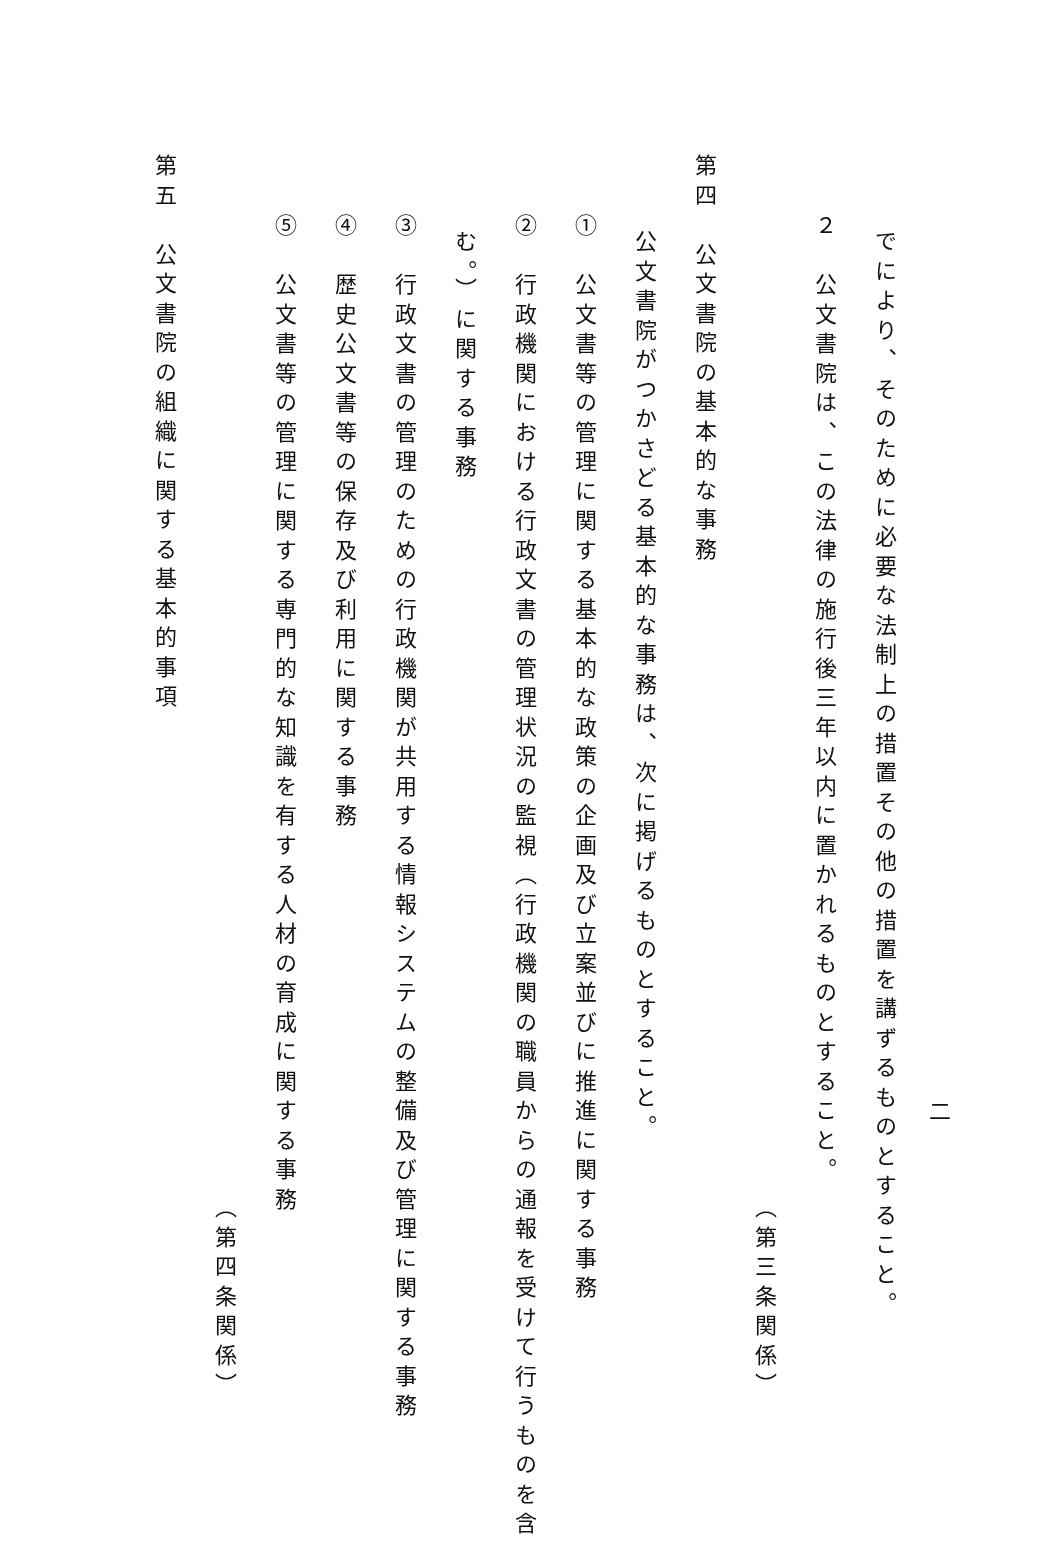二
でにより、そのために必要な法制上の措置その他の措置を講ずるものとすること。
２　公文書院は、この法律の施行後三年以内に置かれるものとすること。
（第三条関係）
第四　公文書院の基本的な事務
公文書院がつかさどる基本的な事務は、次に掲げるものとすること。
①　公文書等の管理に関する基本的な政策の企画及び立案並びに推進に関する事務
②　行政機関における行政文書の管理状況の監視（行政機関の職員からの通報を受けて行うものを含
む。）に関する事務
③　行政文書の管理のための行政機関が共用する情報システムの整備及び管理に関する事務
④　歴史公文書等の保存及び利用に関する事務
⑤　公文書等の管理に関する専門的な知識を有する人材の育成に関する事務
（第四条関係）
第五　公文書院の組織に関する基本的事項